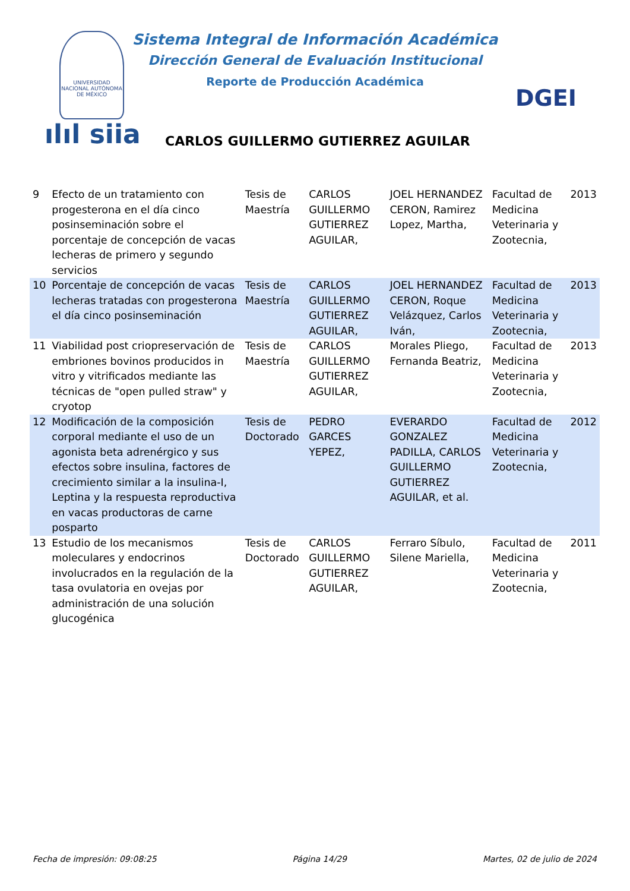UNIVERSIDAD NACIONAL AUTÓNOMA DE MÉXICO
Sistema Integral de Información Académica
Dirección General de Evaluación Institucional
Reporte de Producción Académica
ılıl siia
CARLOS GUILLERMO GUTIERREZ AGUILAR
DGEI
| 9 | Efecto de un tratamiento con progesterona en el día cinco posinseminación sobre el porcentaje de concepción de vacas lecheras de primero y segundo servicios | Tesis de Maestría | CARLOS GUILLERMO GUTIERREZ AGUILAR, | JOEL HERNANDEZ CERON, Ramirez Lopez, Martha, | Facultad de Medicina Veterinaria y Zootecnia, | 2013 |
| 10 | Porcentaje de concepción de vacas lecheras tratadas con progesterona el día cinco posinseminación | Tesis de Maestría | CARLOS GUILLERMO GUTIERREZ AGUILAR, | JOEL HERNANDEZ CERON, Roque Velázquez, Carlos Iván, | Facultad de Medicina Veterinaria y Zootecnia, | 2013 |
| 11 | Viabilidad post criopreservación de embriones bovinos producidos in vitro y vitrificados mediante las técnicas de "open pulled straw" y cryotop | Tesis de Maestría | CARLOS GUILLERMO GUTIERREZ AGUILAR, | Morales Pliego, Fernanda Beatriz, | Facultad de Medicina Veterinaria y Zootecnia, | 2013 |
| 12 | Modificación de la composición corporal mediante el uso de un agonista beta adrenérgico y sus efectos sobre insulina, factores de crecimiento similar a la insulina-I, Leptina y la respuesta reproductiva en vacas productoras de carne posparto | Tesis de Doctorado | PEDRO GARCES YEPEZ, | EVERARDO GONZALEZ PADILLA, CARLOS GUILLERMO GUTIERREZ AGUILAR, et al. | Facultad de Medicina Veterinaria y Zootecnia, | 2012 |
| 13 | Estudio de los mecanismos moleculares y endocrinos involucrados en la regulación de la tasa ovulatoria en ovejas por administración de una solución glucogénica | Tesis de Doctorado | CARLOS GUILLERMO GUTIERREZ AGUILAR, | Ferraro Síbulo, Silene Mariella, | Facultad de Medicina Veterinaria y Zootecnia, | 2011 |
Fecha de impresión: 09:08:25 Página 14/29 Martes, 02 de julio de 2024